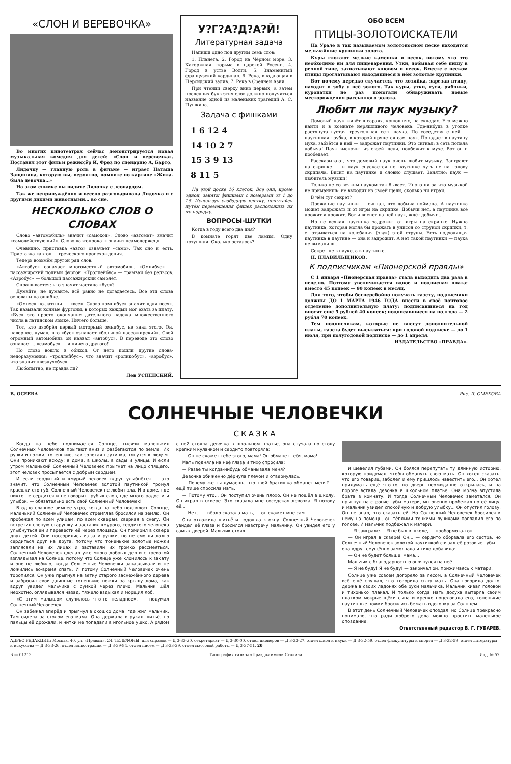«СЛОН И ВЕРЕВОЧКА»
Во многих кинотеатрах сейчас демонстрируется новая музыкальная комедия для детей: «Слон и верёвочка». Поставил этот фильм режиссёр И. Фрез по сценарию А. Барто.
Лидочку — главную роль в фильме — играет Наташа Защипина, которую вы, вероятно, помните по картине «Жила-была девочка...»
На этом снимке вы видите Лидочку с леопардом.
Так же непринуждённо и весело разговаривала Лидочка и с другими дикими животными... во сне.
НЕСКОЛЬКО СЛОВ О СЛОВАХ
Слово «автомобиль» значит «самоход». Слово «автомат» значит «самодействующий». Слово «автопрокат» значит «самодержец».
Очевидно, приставка «авто» означает «само». Так оно и есть. Приставка «авто» — греческого происхождения.
Теперь возьмём другой ряд слов.
«Автобус» означает многоместный автомобиль. «Омнибус» — пассажирский полный фургон. «Троллейбус» — трамвай без рельсов. «Аэробус» — большой пассажирский самолёт.
Спрашивается: что значит частица «бус»?
Думайте, не думайте, всё равно не догадаетесь. Все эти слова основаны на ошибке.
«Омнэс» по-латыни — «все». Слово «омнибус» значит «для всех». Так называли конные фургоны, в которых каждый мог ехать за плату. «Бус» это просто окончание дательного падежа множественного числа в латинском языке. Ничего больше.
Тот, кто изобрёл первый моторный омнибус, не знал этого. Он, наверное, думал, что «бус» означает «большой пассажирский». Свой огромный автомобиль он назвал «автобус». В переводе это слово означает... «самобус» — и ничего другого!
Но слово вошло в обиход. От него пошли другие слова-недоразумения: «троллейбус», что значит «роликобус», «аэробус», что значит «воздухобус».
Любопытно, не правда ли?
Лев УСПЕНСКИЙ.
У?Г?А?Д?А?Й!
Литературная задача
Напиши одно под другим семь слов:
1. Планета. 2. Город на Чёрном море. 3. Каторжная тюрьма в царской России. 4. Город в устье Волги. 5. Знаменитый французский кардинал. 6. Река, впадающая в Персидский залив. 7. Река в Средней Азии.
При чтении сверху вниз первых, а затем последних букв этих слов должно получиться название одной из маленьких трагедий А. С. Пушкина.
Задача с фишками
1 6 12 4
14 10 2 7
15 3 9 13
8 11 5
На этой доске 16 клеток. Все они, кроме одной, заняты фишками с номерами от 1 до 15. Используя свободную клетку, попытайся путём перемещения фишек расположить их по порядку.
ВОПРОСЫ-ШУТКИ
Когда в году всего два дня?
В комнате горят две лампы. Одну потушили. Сколько осталось?
ОБО ВСЕМ
ПТИЦЫ-ЗОЛОТОИСКАТЕЛИ
На Урале в так называемом золотоносном песке находятся мельчайшие крупинки золота.
Куры глотают мелкие камешки и песок, потому что это необходимо им для пищеварения. Утки, добывая себе пищу в речной тине, захватывают клювом и песок. Вместе с песком птицы проглатывают находящиеся в нём золотые крупинки.
Вот почему нередко случается, что хозяйка, зарезав птицу, находит в зобу у неё золото. Так куры, утки, гуси, рябчики, куропатки не раз помогали обнаруживать новые месторождения рассыпного золота.
Любит ли паук музыку?
Домовый паук живёт в сараях, конюшнях, на складах. Его можно найти и в комнате неряшливого человека. Где-нибудь в уголке растянута густая треугольная сеть паука. По соседству с ней — паутинная трубка, в которой прячется сам паук. Попадает в паутину муха, забьётся в ней — задрожат паутинки. Это сигнал: в сеть попала добыча! Паук выскочит из своей щели, подбежит к мухе. Вот он и пообедает.
Рассказывают, что домовый паук очень любит музыку. Заиграют на скрипке — и паук спускается по паутинке чуть не на голову скрипача. Висит на паутинке и словно слушает. Занятно: паук — любитель музыки!
Только не со всяким пауком так бывает. Иного ни за что музыкой не приманишь: не выходит из своей щели, сколько ни играй.
В чём тут секрет?
Дрожание паутинки — сигнал, что добыча поймана. А паутинка может задрожать и от игры на скрипке. Добычи нет, а паутинка всё дрожит и дрожит. Вот и виснет на ней паук, ждёт добычи...
Но не всякая паутинка задрожит от игры на скрипке. Нужна паутинка, которая могла бы дрожать в унисон со струной скрипки, т. е. отзываться на колебания (звук) этой струны. Есть подходящая паутинка в паутине — она и задрожит. А нет такой паутинки — паука не выманишь.
Секрет не в пауке, а в паутинке.
Н. ПЛАВИЛЬЩИКОВ.
К подписчикам «Пионерской правды»
С 1 января «Пионерская правда» стала выходить два раза в неделю. Поэтому увеличивается вдвое и подписная плата: вместо 45 копеек — 90 копеек в месяц.
Для того, чтобы бесперебойно получать газету, подписчики должны ДО 1 МАРТА 1946 ГОДА внести в своё почтовое отделение дополнительную плату: подписавшиеся на год вносят ещё 5 рублей 40 копеек; подписавшиеся на полгода — 2 рубля 70 копеек.
Тем подписчикам, которые не внесут дополнительной платы, газета будет высылаться: при годовой подписке — до 1 июля, при полугодовой подписке — до 1 апреля.
ИЗДАТЕЛЬСТВО «ПРАВДА».
В. ОСЕЕВА Рис. Л. СМЕХОВА
СОЛНЕЧНЫЕ ЧЕЛОВЕЧКИ
СКАЗКА
Когда на небо поднимается Солнце, тысячи маленьких Солнечных Человечков прыгают вниз и разбегаются по земле. Их ручки и ножки, тоненькие, как золотая паутинка, тянутся к людям. Они проникают всюду: в дома, в школы, в сады и улицы. И если утром маленький Солнечный Человечек прыгнет на лицо спящего, этот человек просыпается с добрым сердцем.
И если сердитый и хмурый человек вдруг улыбнётся — это значит, что Солнечный Человечек золотой паутинкой тронул краешки его губ. Солнечный Человечек не любит зла. И в доме, где никто не сердится и не говорит грубых слов, где много радости и улыбок, — обязательно есть свой Солнечный Человечек!
В одно славное зимнее утро, когда на небо поднялось Солнце, маленький Солнечный Человечек стремглав бросился на землю. Он пробежал по всем улицам, по всем скверам, сверкая в снегу. Он встретил слепую старушку и заставил хмурого, сердитого человека улыбнуться ей и перевести её через площадь. Он помирил в сквере двух детей. Они поссорились из-за игрушки, но не смогли долго сердиться друг на друга, потому что тоненькие золотые ножки заплясали на их лицах и заставили их громко рассмеяться. Солнечный Человечек сделал уже много добрых дел и с тревогой взглядывал на Солнце, потому что Солнце уже клонилось к закату и оно не любило, когда Солнечные Человечки запаздывали и не ложились во-время спать. И потому Солнечный Человечек очень торопился. Он уже прыгнул на ветку старого заснежённого дерева и забросил свои длинные тоненькие ножки за крышу дома, как вдруг увидел мальчика с сумкой через плечо. Мальчик шёл неохотно, оглядывался назад, тяжело вздыхал и морщил лоб.
«С этим малышом случилось что-то неладное», — подумал Солнечный Человечек.
Он забежал вперёд и прыгнул в окошко дома, где жил мальчик. Там сидела за столом его мама. Она держала в руках шитьё, но пальцы её дрожали, и нитки не попадали в игольное ушко. А рядом с ней стояла девочка в школьном платье, она стучала по столу крепким кулачком и сердито повторяла:
— Он не скажет тебе этого, мама! Он обманет тебя, мама!
Мать подняла на неё глаза и тихо спросила:
— Разве ты когда-нибудь обманывала меня?
Девочка обиженно дёрнула плечом и отвернулась.
— Почему же ты думаешь, что твой братишка обманет меня? — ещё тише спросила мать.
— Потому что... Он поступил очень плохо. Он не пошёл в школу. Он играл в сквере. Это сказала мне соседская девочка. Я позову её...
— Нет, — твёрдо сказала мать, — он скажет мне сам.
Она отложила шитьё и подошла к окну. Солнечный Человечек увидел её глаза и бросился навстречу мальчику. Он увидел его у самых дверей. Мальчик стоял
и шевелил губами. Он боялся перепутать ту длинную историю, которую придумал, чтобы обмануть свою мать. Он хотел сказать, что его товарищ заболел и ему пришлось навестить его... Он хотел придумать ещё что-то, но дверь неожиданно открылась, и на пороге встала девочка в школьном платье. Она молча впустила брата в комнату. И тогда Солнечный Человечек заметался. Он прыгнул на строгие губы матери, мгновенно пробежал по её лицу, и мальчик увидел спокойную и добрую улыбку... Он опустил голову. Он не знал, что сказать ей. Но Солнечный Человечек бросился к нему на помощь, он тёплыми тонкими лучиками погладил его по голове. И мальчик подбежал к матери.
— Я заигрался... Я не был в школе, — пробормотал он.
— Он играл в сквере! Он... — сердито оборвала его сестра, но Солнечный Человечек золотой паутинкой связал её розовые губы — она вдруг смущённо замолчала и тихо добавила:
— Он не будет больше, мама...
Мальчик с благодарностью оглянулся на неё.
— Я не буду! Я не буду! — закричал он, прижимаясь к матери.
Солнце уже совсем догорело за лесом, а Солнечный Человечек всё ещё слушал, что говорила сыну мать. Она говорила долго, держа в своих ладонях обе руки мальчика. Мальчик кивал головой и тихонько плакал. И только когда мать досуха вытерла своим платком мокрые щёки сына и крепко поцеловала его, тоненькие паутинные ножки бросились бежать вдогонку за Солнцем.
В этот день Солнечный Человечек опоздал, но Солнце прекрасно понимало, что ради доброго дела можно простить маленькое опоздание.
Ответственный редактор В. Г. ГУБАРЕВ.
АДРЕС РЕДАКЦИИ: Москва, 40, ул. «Правды», 24. ТЕЛЕФОНЫ: для справок — Д 3-33-20, секретариат — Д 3-30-00, отдел пионеров — Д 3-33-27, отдел школ и науки — Д 3-32-59, отдел физкультуры и спорта — Д 3-32-59, отдел литературы и искусства — Д 3-33-26, отдел иллюстрации — Д 3-39-94, отдел писем — Д 3-33-29, отдел массовой работы — Д 3-37-51. 20
Б — 01213. Типография газеты «Правда» имени Сталина. Изд. № 52.